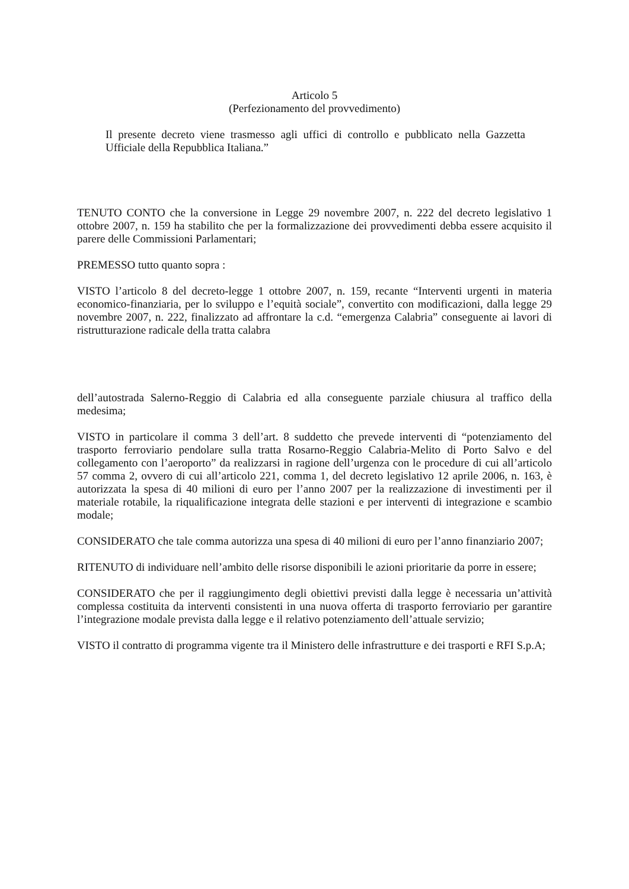Articolo 5
(Perfezionamento del provvedimento)
Il presente decreto viene trasmesso agli uffici di controllo e pubblicato nella Gazzetta Ufficiale della Repubblica Italiana.”
TENUTO CONTO che la conversione in Legge 29 novembre 2007, n. 222 del decreto legislativo 1 ottobre 2007, n. 159 ha stabilito che per la formalizzazione dei provvedimenti debba essere acquisito il parere delle Commissioni Parlamentari;
PREMESSO tutto quanto sopra :
VISTO l’articolo 8 del decreto-legge 1 ottobre 2007, n. 159, recante “Interventi urgenti in materia economico-finanziaria, per lo sviluppo e l’equità sociale”, convertito con modificazioni, dalla legge 29 novembre 2007, n. 222, finalizzato ad affrontare la c.d. “emergenza Calabria” conseguente ai lavori di ristrutturazione radicale della tratta calabra
dell’autostrada Salerno-Reggio di Calabria ed alla conseguente parziale chiusura al traffico della medesima;
VISTO in particolare il comma 3 dell’art. 8 suddetto che prevede interventi di “potenziamento del trasporto ferroviario pendolare sulla tratta Rosarno-Reggio Calabria-Melito di Porto Salvo e del collegamento con l’aeroporto” da realizzarsi in ragione dell’urgenza con le procedure di cui all’articolo 57 comma 2, ovvero di cui all’articolo 221, comma 1, del decreto legislativo 12 aprile 2006, n. 163, è autorizzata la spesa di 40 milioni di euro per l’anno 2007 per la realizzazione di investimenti per il materiale rotabile, la riqualificazione integrata delle stazioni e per interventi di integrazione e scambio modale;
CONSIDERATO che tale comma autorizza una spesa di 40 milioni di euro per l’anno finanziario 2007;
RITENUTO di individuare nell’ambito delle risorse disponibili le azioni prioritarie da porre in essere;
CONSIDERATO che per il raggiungimento degli obiettivi previsti dalla legge è necessaria un’attività complessa costituita da interventi consistenti in una nuova offerta di trasporto ferroviario per garantire l’integrazione modale prevista dalla legge e il relativo potenziamento dell’attuale servizio;
VISTO il contratto di programma vigente tra il Ministero delle infrastrutture e dei trasporti e RFI S.p.A;